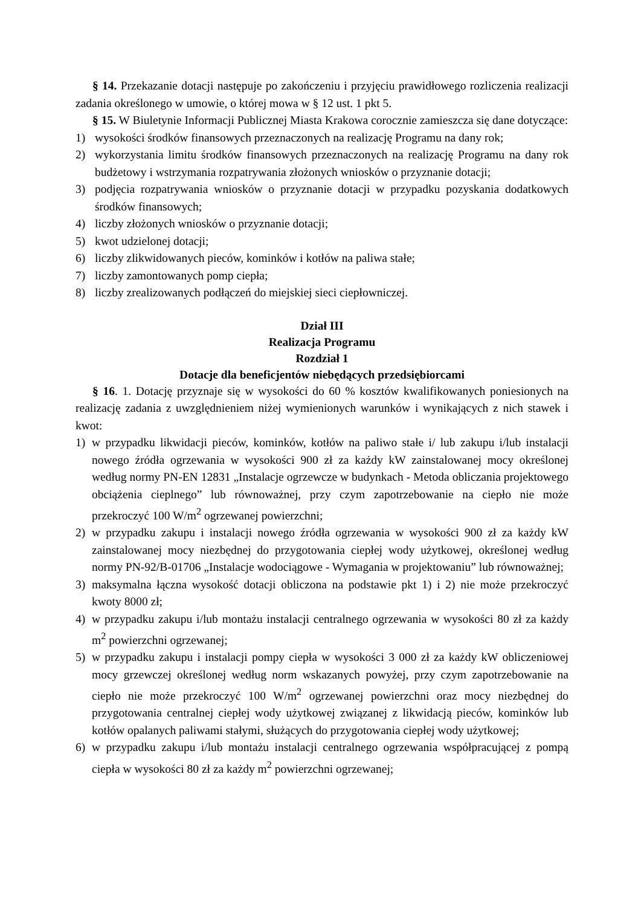§ 14. Przekazanie dotacji następuje po zakończeniu i przyjęciu prawidłowego rozliczenia realizacji zadania określonego w umowie, o której mowa w § 12 ust. 1 pkt 5.
§ 15. W Biuletynie Informacji Publicznej Miasta Krakowa corocznie zamieszcza się dane dotyczące:
1) wysokości środków finansowych przeznaczonych na realizację Programu na dany rok;
2) wykorzystania limitu środków finansowych przeznaczonych na realizację Programu na dany rok budżetowy i wstrzymania rozpatrywania złożonych wniosków o przyznanie dotacji;
3) podjęcia rozpatrywania wniosków o przyznanie dotacji w przypadku pozyskania dodatkowych środków finansowych;
4) liczby złożonych wniosków o przyznanie dotacji;
5) kwot udzielonej dotacji;
6) liczby zlikwidowanych pieców, kominków i kotłów na paliwa stałe;
7) liczby zamontowanych pomp ciepła;
8) liczby zrealizowanych podłączeń do miejskiej sieci ciepłowniczej.
Dział III
Realizacja Programu
Rozdział 1
Dotacje dla beneficjentów niebędących przedsiębiorcami
§ 16. 1. Dotację przyznaje się w wysokości do 60 % kosztów kwalifikowanych poniesionych na realizację zadania z uwzględnieniem niżej wymienionych warunków i wynikających z nich stawek i kwot:
1) w przypadku likwidacji pieców, kominków, kotłów na paliwo stałe i/ lub zakupu i/lub instalacji nowego źródła ogrzewania w wysokości 900 zł za każdy kW zainstalowanej mocy określonej według normy PN-EN 12831 „Instalacje ogrzewcze w budynkach - Metoda obliczania projektowego obciążenia cieplnego” lub równoważnej, przy czym zapotrzebowanie na ciepło nie może przekroczyć 100 W/m<sup>2</sup> ogrzewanej powierzchni;
2) w przypadku zakupu i instalacji nowego źródła ogrzewania w wysokości 900 zł za każdy kW zainstalowanej mocy niezbędnej do przygotowania ciepłej wody użytkowej, określonej według normy PN-92/B-01706 „Instalacje wodociągowe - Wymagania w projektowaniu” lub równoważnej;
3) maksymalna łączna wysokość dotacji obliczona na podstawie pkt 1) i 2) nie może przekroczyć kwoty 8000 zł;
4) w przypadku zakupu i/lub montażu instalacji centralnego ogrzewania w wysokości 80 zł za każdy m<sup>2</sup> powierzchni ogrzewanej;
5) w przypadku zakupu i instalacji pompy ciepła w wysokości 3 000 zł za każdy kW obliczeniowej mocy grzewczej określonej według norm wskazanych powyżej, przy czym zapotrzebowanie na ciepło nie może przekroczyć 100 W/m<sup>2</sup> ogrzewanej powierzchni oraz mocy niezbędnej do przygotowania centralnej ciepłej wody użytkowej związanej z likwidacją pieców, kominków lub kotłów opalanych paliwami stałymi, służących do przygotowania ciepłej wody użytkowej;
6) w przypadku zakupu i/lub montażu instalacji centralnego ogrzewania współpracującej z pompą ciepła w wysokości 80 zł za każdy m<sup>2</sup> powierzchni ogrzewanej;